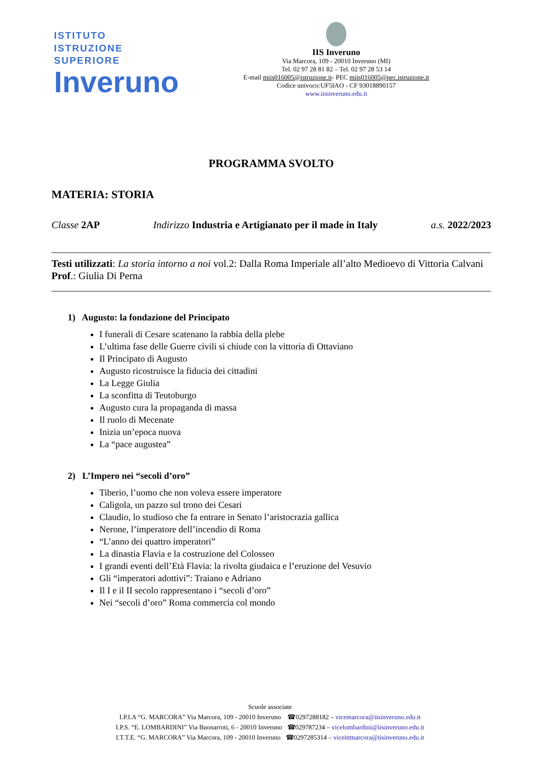ISTITUTO
ISTRUZIONE
SUPERIORE
Inveruno
IIS Inveruno
Via Marcora, 109 - 20010 Inveruno (MI)
Tel. 02 97 28 81 82 – Tel. 02 97 28 53 14
E-mail miis016005@istruzione.it- PEC miis016005@pec.istruzione.it
Codice univoco:UF5IAO - CF 93018890157
www.iisinveruno.edu.it
PROGRAMMA SVOLTO
MATERIA: STORIA
Classe 2AP Indirizzo Industria e Artigianato per il made in Italy a.s. 2022/2023
Testi utilizzati: La storia intorno a noi vol.2: Dalla Roma Imperiale all’alto Medioevo di Vittoria Calvani
Prof.: Giulia Di Perna
1) Augusto: la fondazione del Principato
I funerali di Cesare scatenano la rabbia della plebe
L’ultima fase delle Guerre civili si chiude con la vittoria di Ottaviano
Il Principato di Augusto
Augusto ricostruisce la fiducia dei cittadini
La Legge Giulia
La sconfitta di Teutoburgo
Augusto cura la propaganda di massa
Il ruolo di Mecenate
Inizia un’epoca nuova
La “pace augustea”
2) L’Impero nei “secoli d’oro”
Tiberio, l’uomo che non voleva essere imperatore
Caligola, un pazzo sul trono dei Cesari
Claudio, lo studioso che fa entrare in Senato l’aristocrazia gallica
Nerone, l’imperatore dell’incendio di Roma
“L’anno dei quattro imperatori”
La dinastia Flavia e la costruzione del Colosseo
I grandi eventi dell’Età Flavia: la rivolta giudaica e l’eruzione del Vesuvio
Gli “imperatori adottivi”: Traiano e Adriano
Il I e il II secolo rappresentano i “secoli d’oro”
Nei “secoli d’oro” Roma commercia col mondo
Scuole associate
I.P.I.A “G. MARCORA” Via Marcora, 109 - 20010 Inveruno ☎0297288182 – vicemarcora@iisinveruno.edu.it
I.P.S. “E. LOMBARDINI” Via Buonarroti, 6 - 20010 Inveruno ☎029787234 – vicelombardini@iisinveruno.edu.it
I.T.T.E. “G. MARCORA” Via Marcora, 109 - 20010 Inveruno ☎0297285314 – viceittmarcora@iisinveruno.edu.it